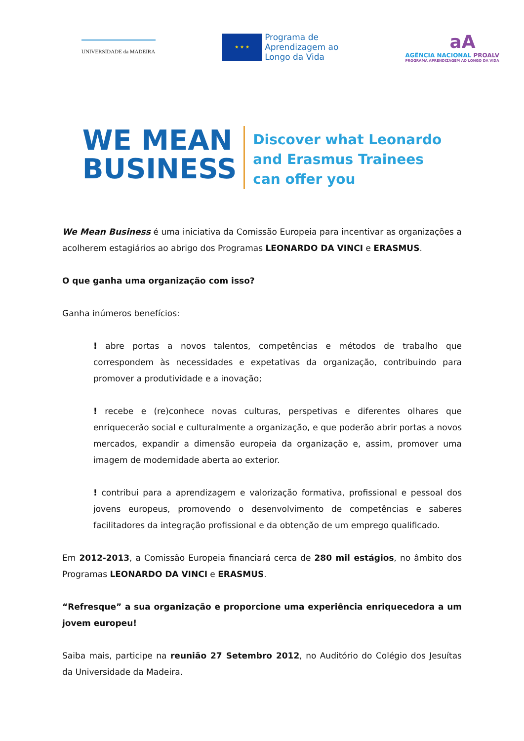UNIVERSIDADE da MADEIRA
★ ★ ★
Programa de
Aprendizagem ao
Longo da Vida
aA
AGÊNCIA NACIONAL PROALV
PROGRAMA APRENDIZAGEM AO LONGO DA VIDA
WE MEAN
BUSINESS
Discover what Leonardo
and Erasmus Trainees
can offer you
We Mean Business é uma iniciativa da Comissão Europeia para incentivar as organizações a acolherem estagiários ao abrigo dos Programas LEONARDO DA VINCI e ERASMUS.
O que ganha uma organização com isso?
Ganha inúmeros benefícios:
! abre portas a novos talentos, competências e métodos de trabalho que correspondem às necessidades e expetativas da organização, contribuindo para promover a produtividade e a inovação;
! recebe e (re)conhece novas culturas, perspetivas e diferentes olhares que enriquecerão social e culturalmente a organização, e que poderão abrir portas a novos mercados, expandir a dimensão europeia da organização e, assim, promover uma imagem de modernidade aberta ao exterior.
! contribui para a aprendizagem e valorização formativa, profissional e pessoal dos jovens europeus, promovendo o desenvolvimento de competências e saberes facilitadores da integração profissional e da obtenção de um emprego qualificado.
Em 2012-2013, a Comissão Europeia financiará cerca de 280 mil estágios, no âmbito dos Programas LEONARDO DA VINCI e ERASMUS.
“Refresque” a sua organização e proporcione uma experiência enriquecedora a um jovem europeu!
Saiba mais, participe na reunião 27 Setembro 2012, no Auditório do Colégio dos Jesuítas da Universidade da Madeira.